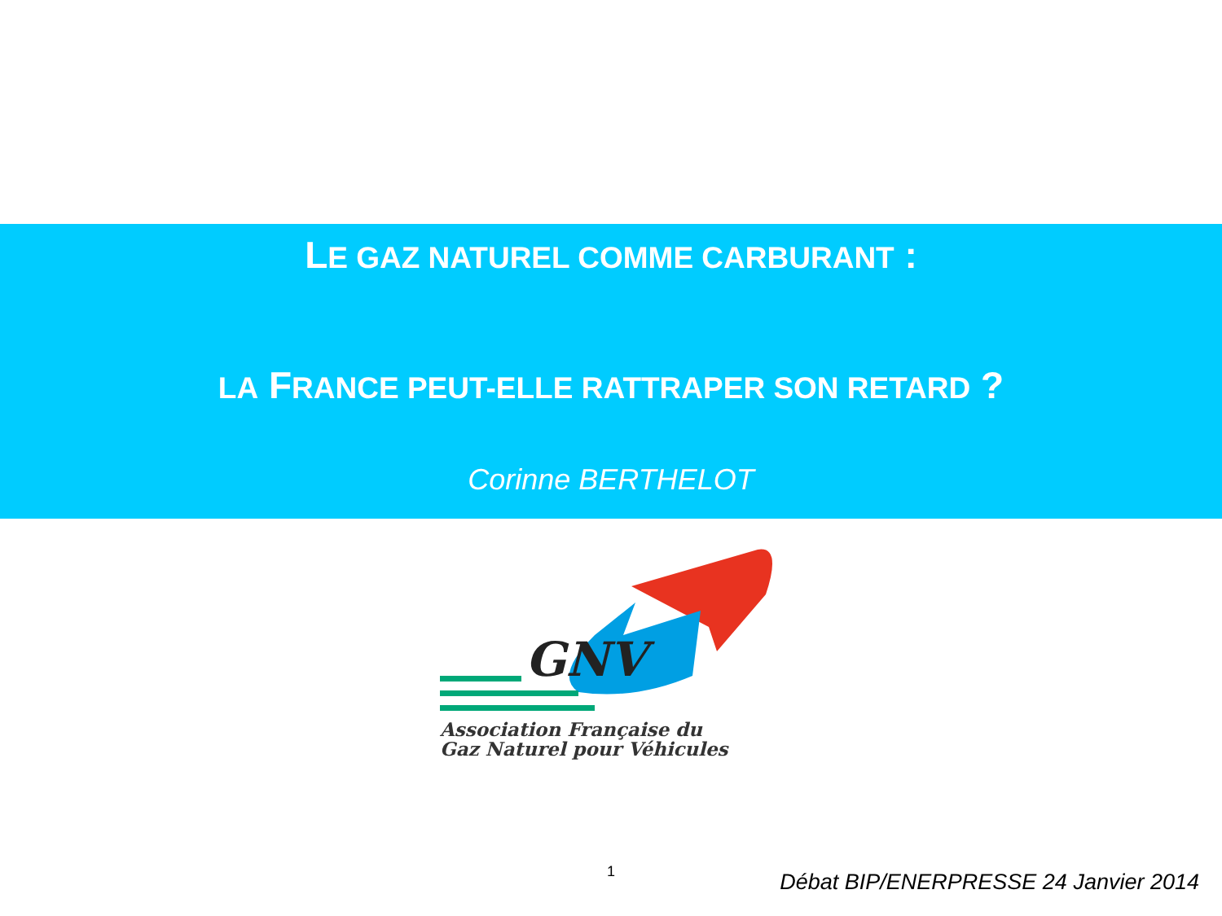LE GAZ NATUREL COMME CARBURANT :
LA FRANCE PEUT-ELLE RATTRAPER SON RETARD ?
Corinne BERTHELOT
GNV
Association Française du
Gaz Naturel pour Véhicules
1
Débat BIP/ENERPRESSE 24 Janvier 2014